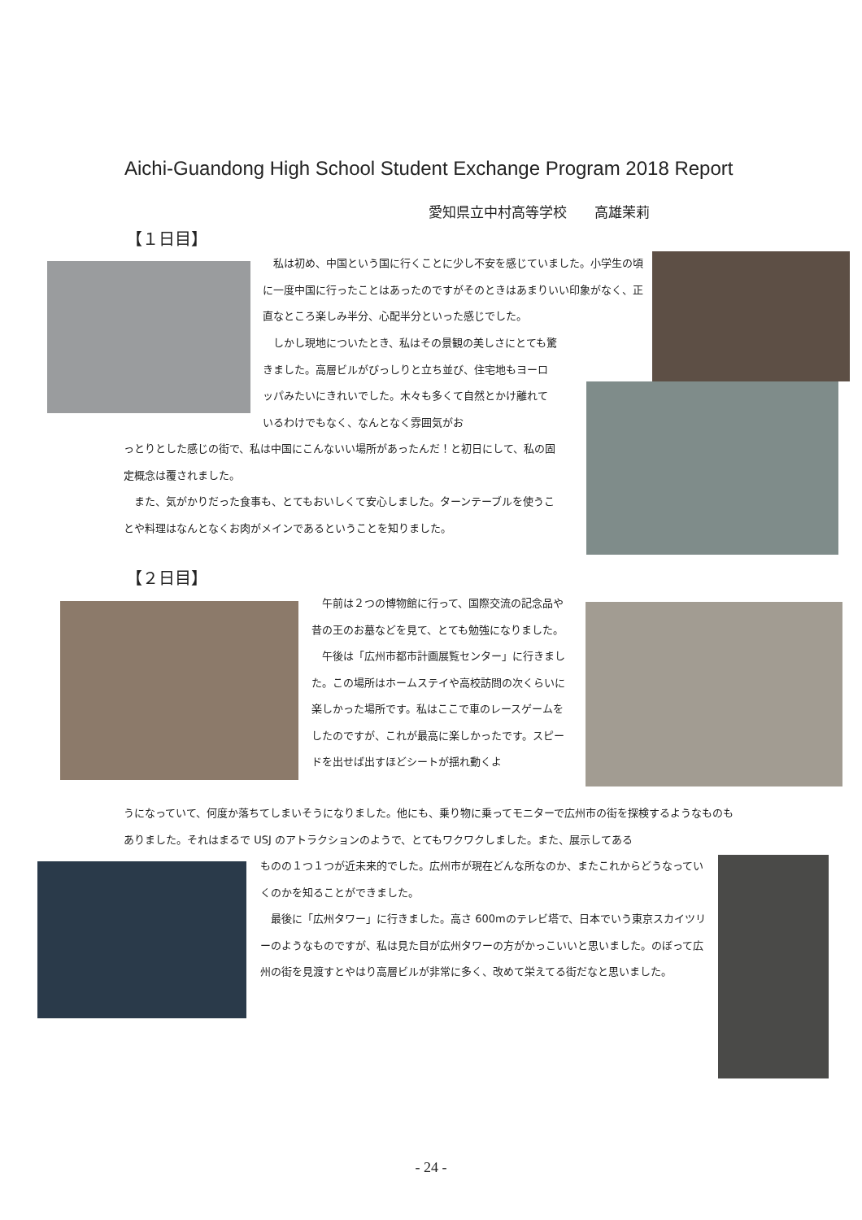Aichi-Guandong High School Student Exchange Program 2018 Report
愛知県立中村高等学校　　高雄茉莉
【１日目】
　私は初め、中国という国に行くことに少し不安を感じていました。小学生の頃に一度中国に行ったことはあったのですがそのときはあまりいい印象がなく、正直なところ楽しみ半分、心配半分といった感じでした。
　しかし現地についたとき、私はその景観の美しさにとても驚きました。高層ビルがびっしりと立ち並び、住宅地もヨーロッパみたいにきれいでした。木々も多くて自然とかけ離れているわけでもなく、なんとなく雰囲気がお
っとりとした感じの街で、私は中国にこんないい場所があったんだ！と初日にして、私の固定概念は覆されました。
　また、気がかりだった食事も、とてもおいしくて安心しました。ターンテーブルを使うことや料理はなんとなくお肉がメインであるということを知りました。
【２日目】
　午前は２つの博物館に行って、国際交流の記念品や昔の王のお墓などを見て、とても勉強になりました。
　午後は「広州市都市計画展覧センター」に行きました。この場所はホームステイや高校訪問の次くらいに楽しかった場所です。私はここで車のレースゲームをしたのですが、これが最高に楽しかったです。スピードを出せば出すほどシートが揺れ動くよ
うになっていて、何度か落ちてしまいそうになりました。他にも、乗り物に乗ってモニターで広州市の街を探検するようなものもありました。それはまるで USJ のアトラクションのようで、とてもワクワクしました。また、展示してある
ものの１つ１つが近未来的でした。広州市が現在どんな所なのか、またこれからどうなっていくのかを知ることができました。
　最後に「広州タワー」に行きました。高さ 600mのテレビ塔で、日本でいう東京スカイツリーのようなものですが、私は見た目が広州タワーの方がかっこいいと思いました。のぼって広州の街を見渡すとやはり高層ビルが非常に多く、改めて栄えてる街だなと思いました。
- 24 -